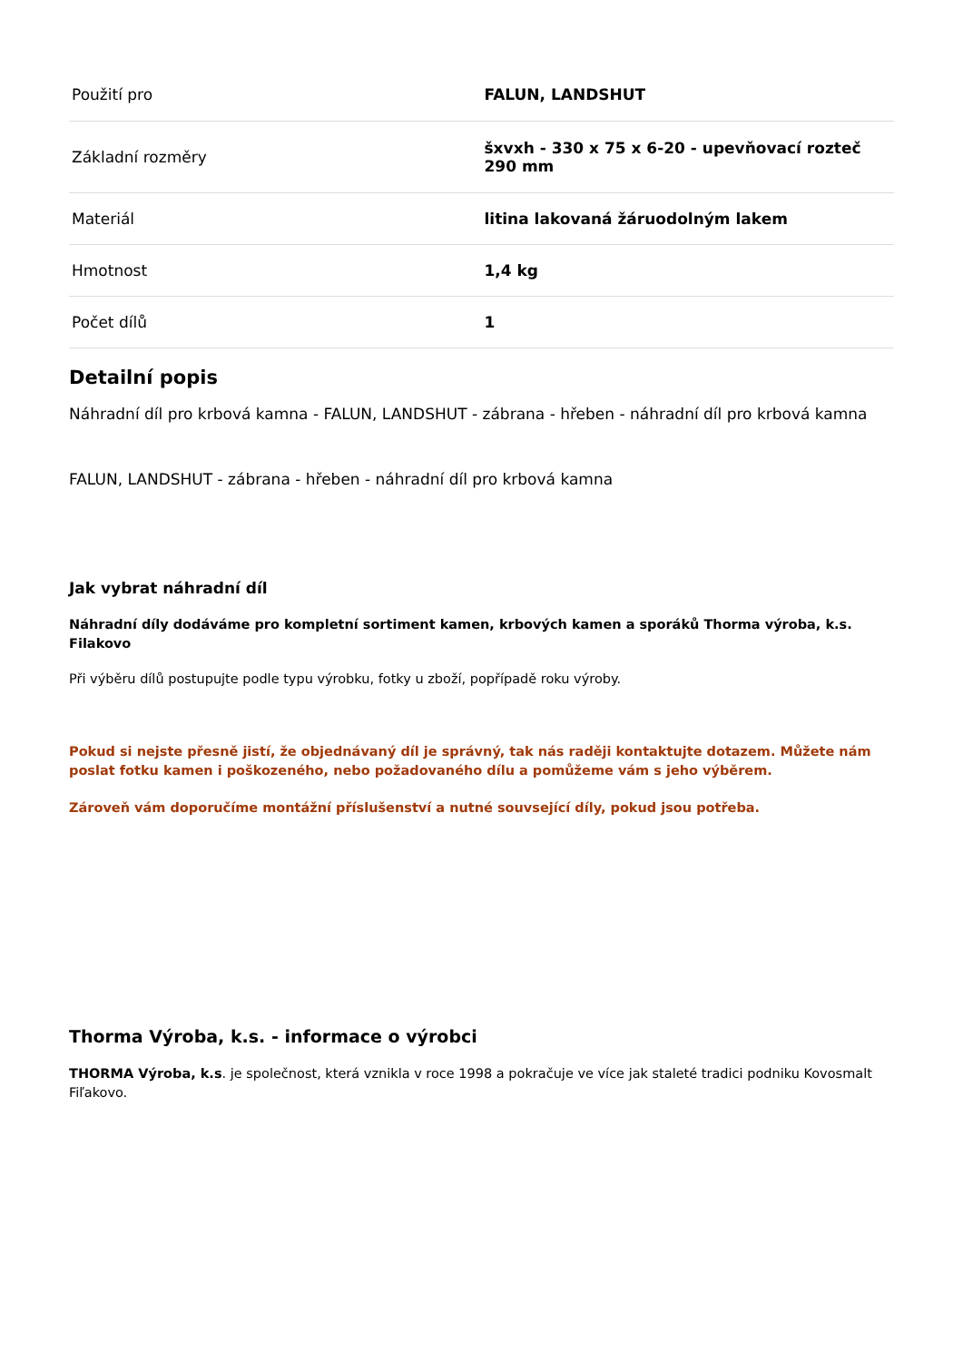| Použití pro | FALUN, LANDSHUT |
| Základní rozměry | šxvxh - 330 x 75 x 6-20 - upevňovací rozteč 290 mm |
| Materiál | litina lakovaná žáruodolným lakem |
| Hmotnost | 1,4 kg |
| Počet dílů | 1 |
Detailní popis
Náhradní díl pro krbová kamna - FALUN, LANDSHUT - zábrana - hřeben - náhradní díl pro krbová kamna
FALUN, LANDSHUT - zábrana - hřeben - náhradní díl pro krbová kamna
Jak vybrat náhradní díl
Náhradní díly dodáváme pro kompletní sortiment kamen, krbových kamen a sporáků Thorma výroba, k.s. Filakovo
Při výběru dílů postupujte podle typu výrobku, fotky u zboží, popřípadě roku výroby.
Pokud si nejste přesně jistí, že objednávaný díl je správný, tak nás raději kontaktujte dotazem. Můžete nám poslat fotku kamen i poškozeného, nebo požadovaného dílu a pomůžeme vám s jeho výběrem.
Zároveň vám doporučíme montážní příslušenství a nutné souvsející díly, pokud jsou potřeba.
Thorma Výroba, k.s. - informace o výrobci
THORMA Výroba, k.s. je společnost, která vznikla v roce 1998 a pokračuje ve více jak staleté tradici podniku Kovosmalt Fiľakovo.